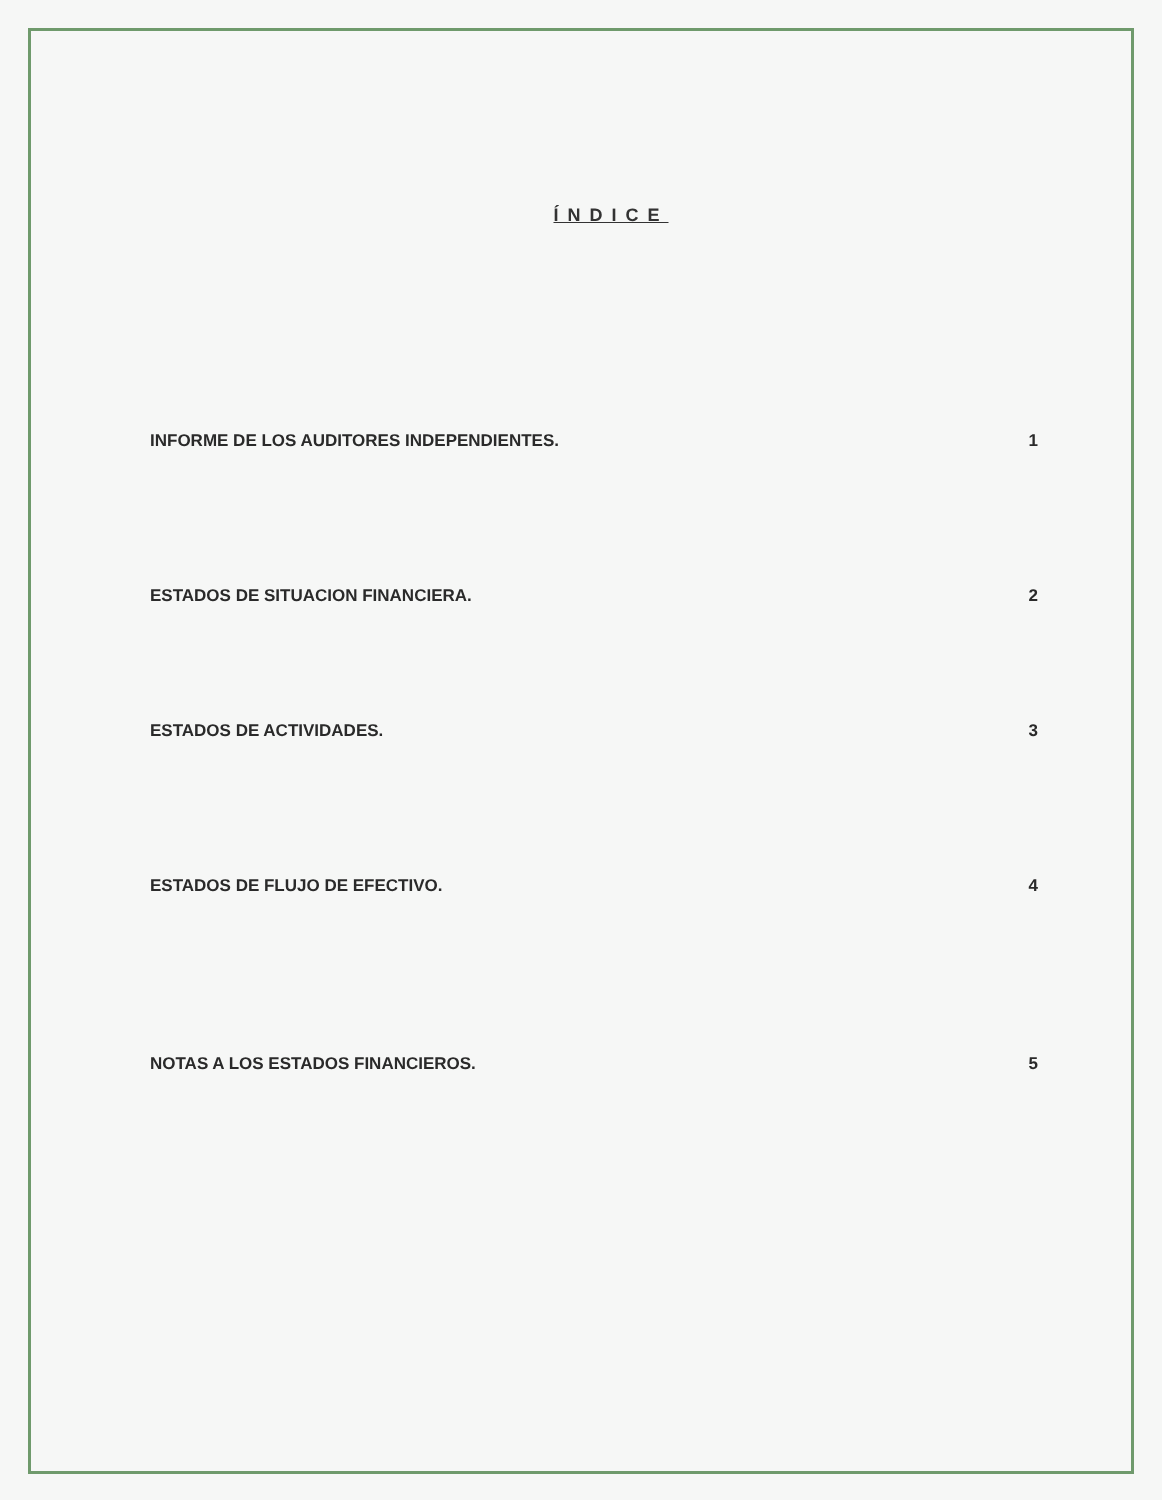ÍNDICE
INFORME DE LOS AUDITORES INDEPENDIENTES. 1
ESTADOS DE SITUACION FINANCIERA. 2
ESTADOS DE ACTIVIDADES. 3
ESTADOS DE FLUJO DE EFECTIVO. 4
NOTAS A LOS ESTADOS FINANCIEROS. 5